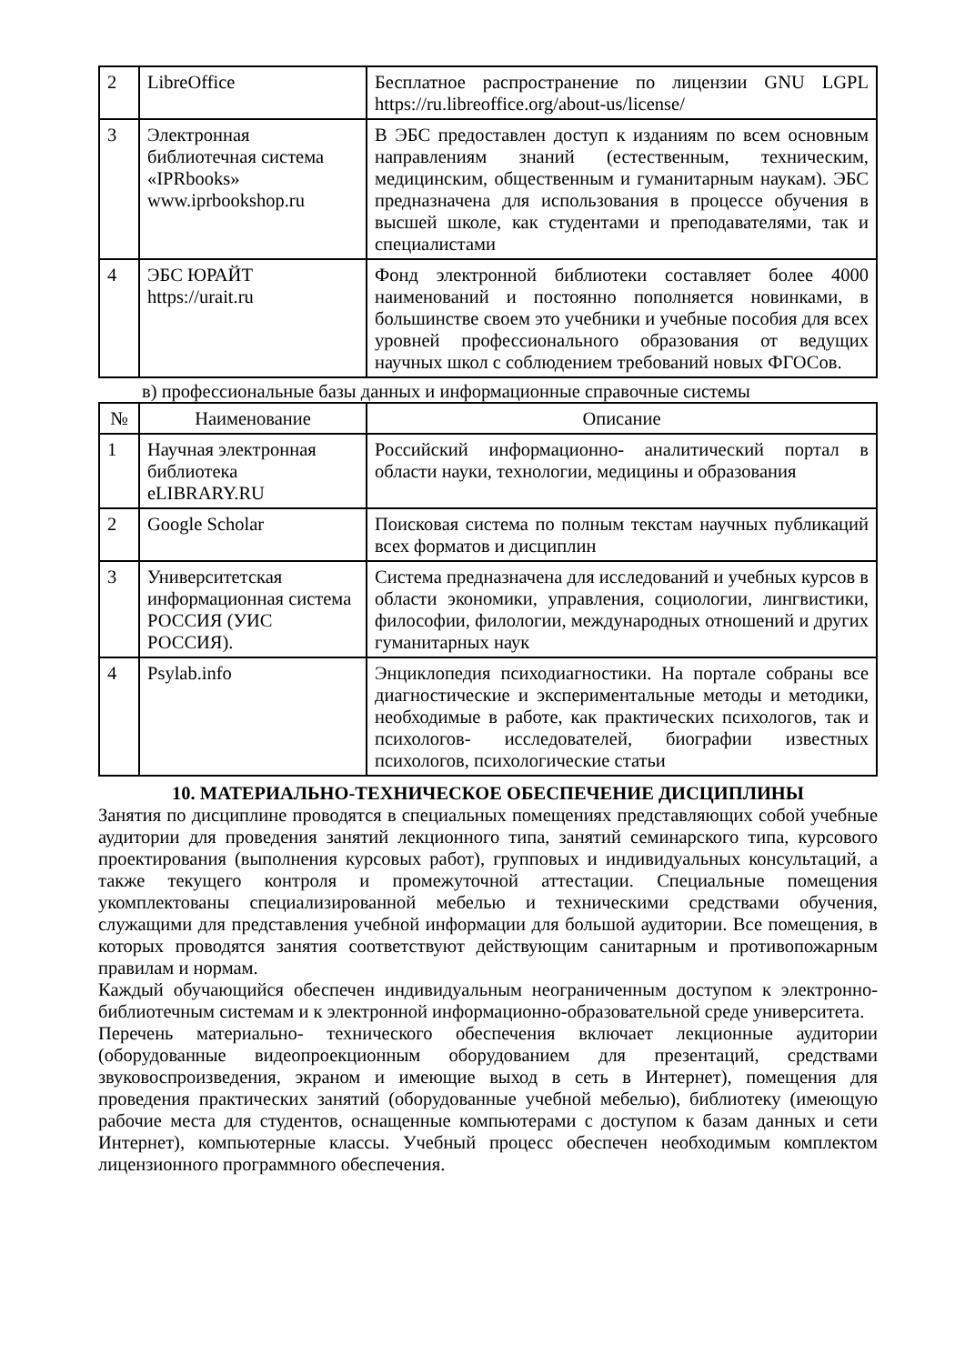| 2 | LibreOffice | Бесплатное распространение по лицензии GNU LGPL https://ru.libreoffice.org/about-us/license/ |
| 3 | Электронная библиотечная система «IPRbooks» www.iprbookshop.ru | В ЭБС предоставлен доступ к изданиям по всем основным направлениям знаний (естественным, техническим, медицинским, общественным и гуманитарным наукам). ЭБС предназначена для использования в процессе обучения в высшей школе, как студентами и преподавателями, так и специалистами |
| 4 | ЭБС ЮРАЙТ https://urait.ru | Фонд электронной библиотеки составляет более 4000 наименований и постоянно пополняется новинками, в большинстве своем это учебники и учебные пособия для всех уровней профессионального образования от ведущих научных школ с соблюдением требований новых ФГОСов. |
в) профессиональные базы данных и информационные справочные системы
| № | Наименование | Описание |
| --- | --- | --- |
| 1 | Научная электронная библиотека eLIBRARY.RU | Российский информационно- аналитический портал в области науки, технологии, медицины и образования |
| 2 | Google Scholar | Поисковая система по полным текстам научных публикаций всех форматов и дисциплин |
| 3 | Университетская информационная система РОССИЯ (УИС РОССИЯ). | Система предназначена для исследований и учебных курсов в области экономики, управления, социологии, лингвистики, философии, филологии, международных отношений и других гуманитарных наук |
| 4 | Psylab.info | Энциклопедия психодиагностики. На портале собраны все диагностические и экспериментальные методы и методики, необходимые в работе, как практических психологов, так и психологов- исследователей, биографии известных психологов, психологические статьи |
10. МАТЕРИАЛЬНО-ТЕХНИЧЕСКОЕ ОБЕСПЕЧЕНИЕ ДИСЦИПЛИНЫ
Занятия по дисциплине проводятся в специальных помещениях представляющих собой учебные аудитории для проведения занятий лекционного типа, занятий семинарского типа, курсового проектирования (выполнения курсовых работ), групповых и индивидуальных консультаций, а также текущего контроля и промежуточной аттестации. Специальные помещения укомплектованы специализированной мебелью и техническими средствами обучения, служащими для представления учебной информации для большой аудитории. Все помещения, в которых проводятся занятия соответствуют действующим санитарным и противопожарным правилам и нормам.
Каждый обучающийся обеспечен индивидуальным неограниченным доступом к электронно- библиотечным системам и к электронной информационно-образовательной среде университета.
Перечень материально- технического обеспечения включает лекционные аудитории (оборудованные видеопроекционным оборудованием для презентаций, средствами звуковоспроизведения, экраном и имеющие выход в сеть в Интернет), помещения для проведения практических занятий (оборудованные учебной мебелью), библиотеку (имеющую рабочие места для студентов, оснащенные компьютерами с доступом к базам данных и сети Интернет), компьютерные классы. Учебный процесс обеспечен необходимым комплектом лицензионного программного обеспечения.